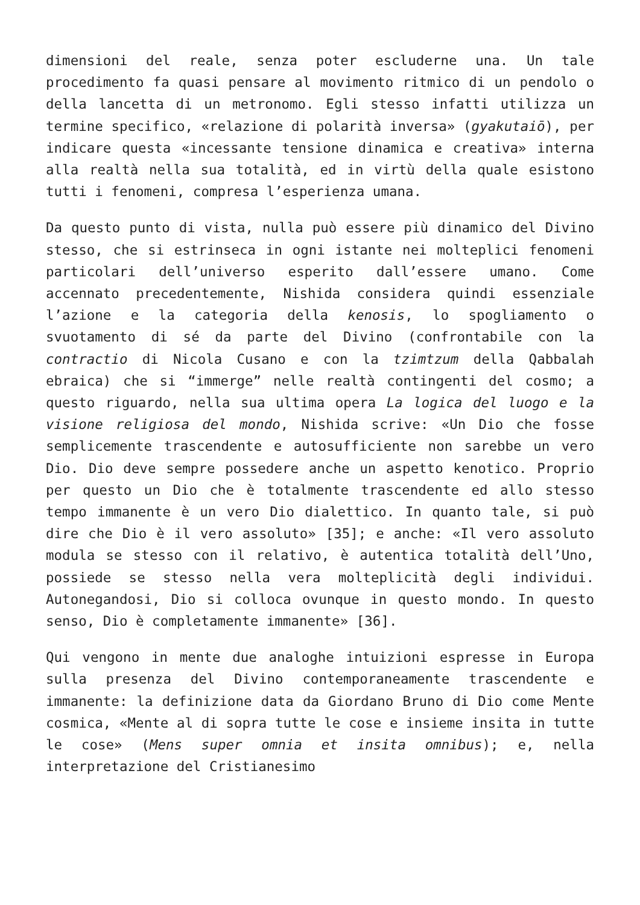dimensioni del reale, senza poter escluderne una. Un tale procedimento fa quasi pensare al movimento ritmico di un pendolo o della lancetta di un metronomo. Egli stesso infatti utilizza un termine specifico, «relazione di polarità inversa» (gyakutaiō), per indicare questa «incessante tensione dinamica e creativa» interna alla realtà nella sua totalità, ed in virtù della quale esistono tutti i fenomeni, compresa l’esperienza umana.
Da questo punto di vista, nulla può essere più dinamico del Divino stesso, che si estrinseca in ogni istante nei molteplici fenomeni particolari dell’universo esperito dall’essere umano. Come accennato precedentemente, Nishida considera quindi essenziale l’azione e la categoria della kenosis, lo spogliamento o svuotamento di sé da parte del Divino (confrontabile con la contractio di Nicola Cusano e con la tzimtzum della Qabbalah ebraica) che si “immerge” nelle realtà contingenti del cosmo; a questo riguardo, nella sua ultima opera La logica del luogo e la visione religiosa del mondo, Nishida scrive: «Un Dio che fosse semplicemente trascendente e autosufficiente non sarebbe un vero Dio. Dio deve sempre possedere anche un aspetto kenotico. Proprio per questo un Dio che è totalmente trascendente ed allo stesso tempo immanente è un vero Dio dialettico. In quanto tale, si può dire che Dio è il vero assoluto» [35]; e anche: «Il vero assoluto modula se stesso con il relativo, è autentica totalità dell’Uno, possiede se stesso nella vera molteplicità degli individui. Autonegandosi, Dio si colloca ovunque in questo mondo. In questo senso, Dio è completamente immanente» [36].
Qui vengono in mente due analoghe intuizioni espresse in Europa sulla presenza del Divino contemporaneamente trascendente e immanente: la definizione data da Giordano Bruno di Dio come Mente cosmica, «Mente al di sopra tutte le cose e insieme insita in tutte le cose» (Mens super omnia et insita omnibus); e, nella interpretazione del Cristianesimo